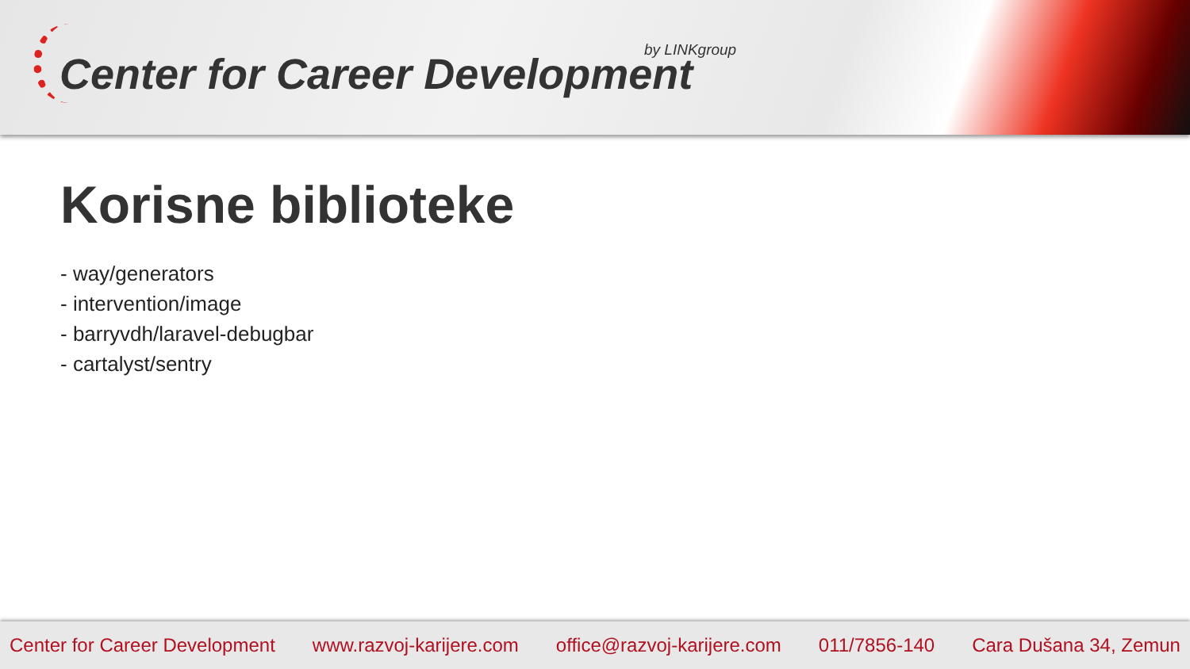by LINKgroup
Center for Career Development
Korisne biblioteke
- way/generators
- intervention/image
- barryvdh/laravel-debugbar
- cartalyst/sentry
Center for Career Development www.razvoj-karijere.com office@razvoj-karijere.com 011/7856-140 Cara Dušana 34, Zemun